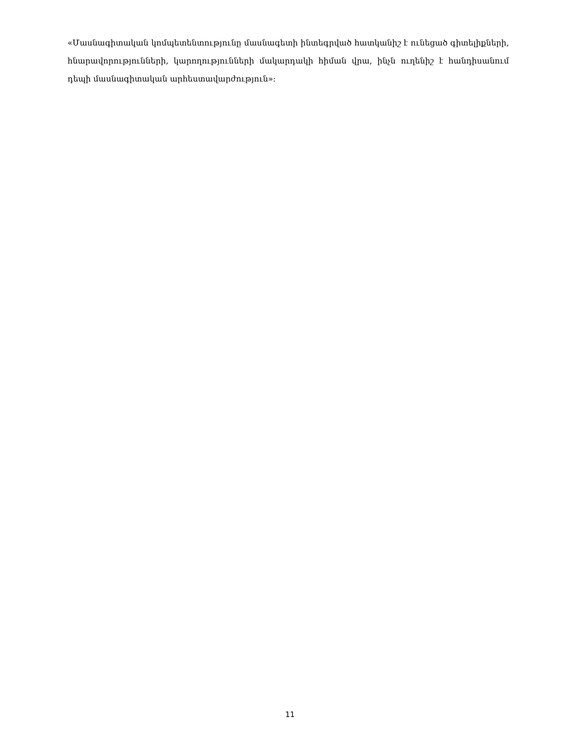«Մասնագիտական կոմպետենտությունը մասնագետի ինտեգրված հատկանիշ է ունեցած գիտելիքների, հնարավորությունների, կարողությունների մակարդակի հիման վրա, ինչն ուղենիշ է հանդիսանում դեպի մասնագիտական արհեստավարժություն»:
11